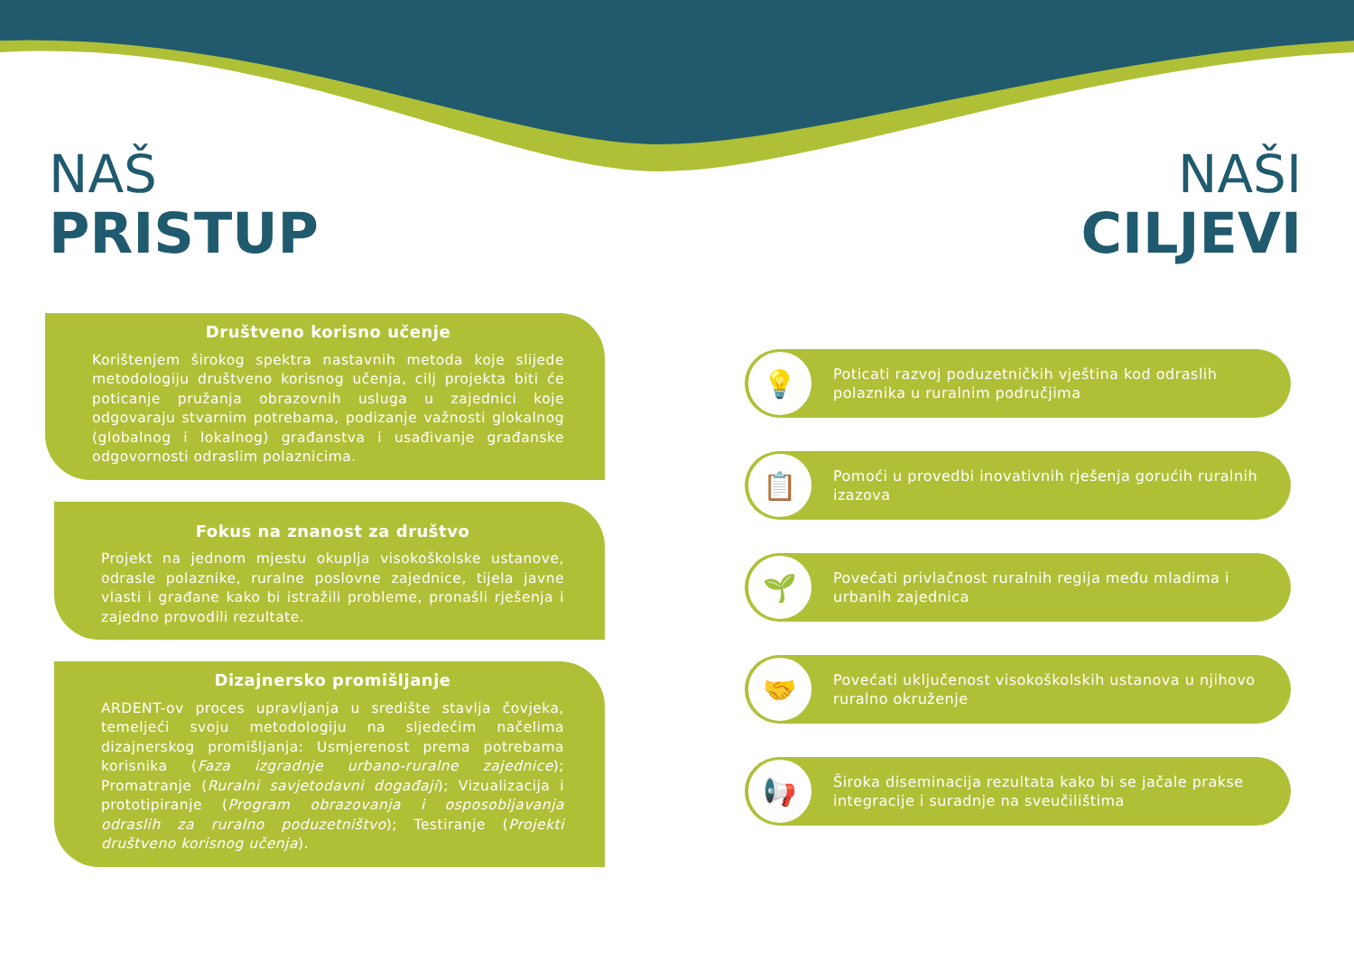NAŠ
PRISTUP
NAŠI
CILJEVI
Društveno korisno učenje
Korištenjem širokog spektra nastavnih metoda koje slijede metodologiju društveno korisnog učenja, cilj projekta biti će poticanje pružanja obrazovnih usluga u zajednici koje odgovaraju stvarnim potrebama, podizanje važnosti glokalnog (globalnog i lokalnog) građanstva i usađivanje građanske odgovornosti odraslim polaznicima.
Fokus na znanost za društvo
Projekt na jednom mjestu okuplja visokoškolske ustanove, odrasle polaznike, ruralne poslovne zajednice, tijela javne vlasti i građane kako bi istražili probleme, pronašli rješenja i zajedno provodili rezultate.
Dizajnersko promišljanje
ARDENT-ov proces upravljanja u središte stavlja čovjeka, temeljeći svoju metodologiju na sljedećim načelima dizajnerskog promišljanja: Usmjerenost prema potrebama korisnika (Faza izgradnje urbano-ruralne zajednice); Promatranje (Ruralni savjetodavni događaji); Vizualizacija i prototipiranje (Program obrazovanja i osposobljavanja odraslih za ruralno poduzetništvo); Testiranje (Projekti društveno korisnog učenja).
💡
Poticati razvoj poduzetničkih vještina kod odraslih polaznika u ruralnim područjima
📋
Pomoći u provedbi inovativnih rješenja gorućih ruralnih izazova
🌱
Povećati privlačnost ruralnih regija među mladima i urbanih zajednica
🤝
Povećati uključenost visokoškolskih ustanova u njihovo ruralno okruženje
📢
Široka diseminacija rezultata kako bi se jačale prakse integracije i suradnje na sveučilištima